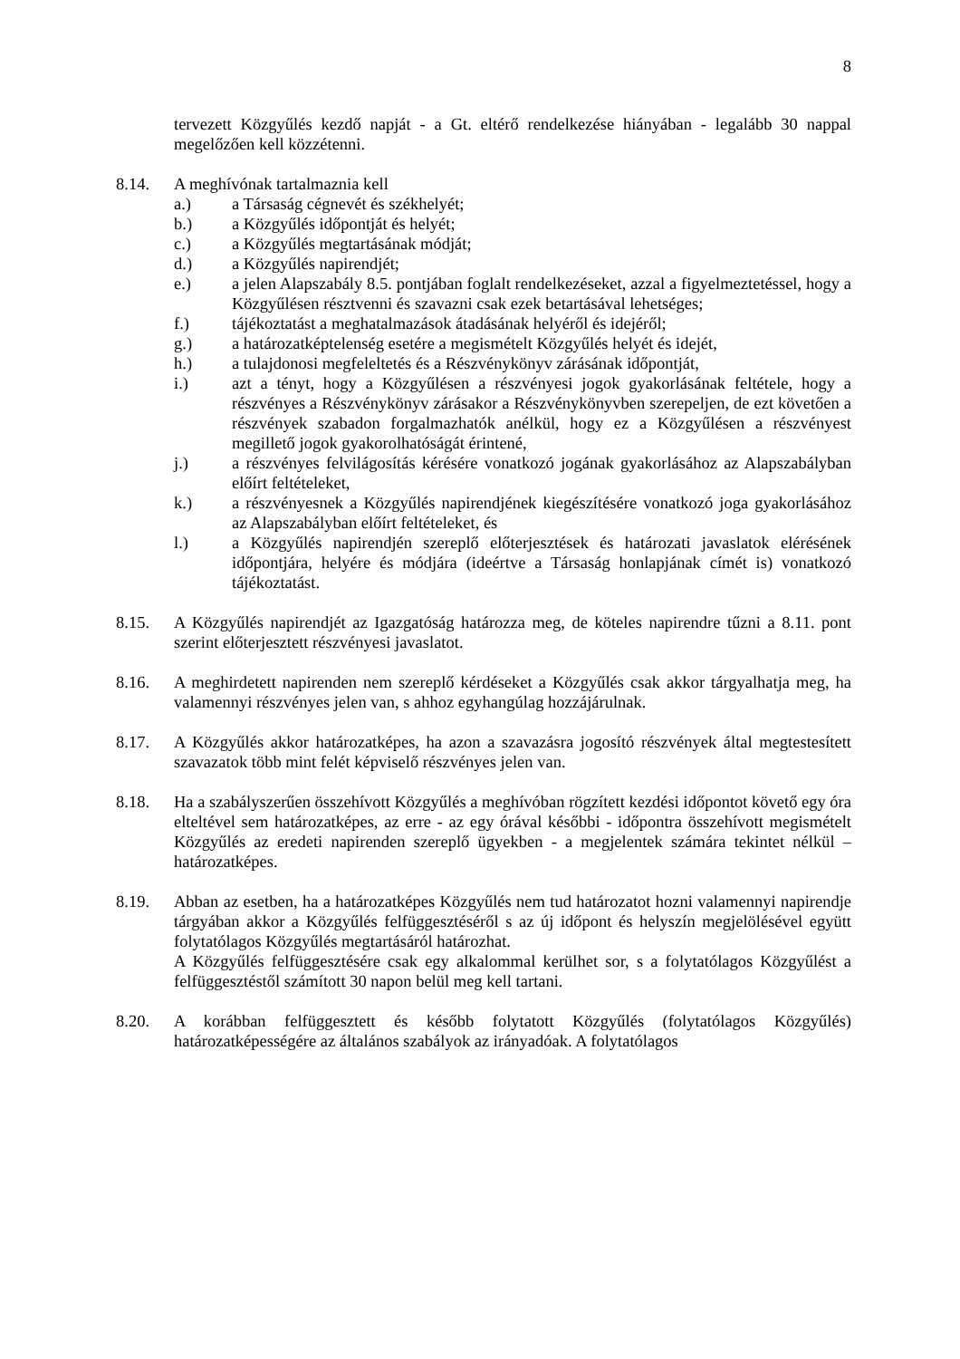8
tervezett Közgyűlés kezdő napját - a Gt. eltérő rendelkezése hiányában - legalább 30 nappal megelőzően kell közzétenni.
8.14. A meghívónak tartalmaznia kell
a.) a Társaság cégnevét és székhelyét;
b.) a Közgyűlés időpontját és helyét;
c.) a Közgyűlés megtartásának módját;
d.) a Közgyűlés napirendjét;
e.) a jelen Alapszabály 8.5. pontjában foglalt rendelkezéseket, azzal a figyelmeztetéssel, hogy a Közgyűlésen résztvenni és szavazni csak ezek betartásával lehetséges;
f.) tájékoztatást a meghatalmazások átadásának helyéről és idejéről;
g.) a határozatképtelenség esetére a megismételt Közgyűlés helyét és idejét,
h.) a tulajdonosi megfeleltetés és a Részvénykönyv zárásának időpontját,
i.) azt a tényt, hogy a Közgyűlésen a részvényesi jogok gyakorlásának feltétele, hogy a részvényes a Részvénykönyv zárásakor a Részvénykönyvben szerepeljen, de ezt követően a részvények szabadon forgalmazhatók anélkül, hogy ez a Közgyűlésen a részvényest megillető jogok gyakorolhatóságát érintené,
j.) a részvényes felvilágosítás kérésére vonatkozó jogának gyakorlásához az Alapszabályban előírt feltételeket,
k.) a részvényesnek a Közgyűlés napirendjének kiegészítésére vonatkozó joga gyakorlásához az Alapszabályban előírt feltételeket, és
l.) a Közgyűlés napirendjén szereplő előterjesztések és határozati javaslatok elérésének időpontjára, helyére és módjára (ideértve a Társaság honlapjának címét is) vonatkozó tájékoztatást.
8.15. A Közgyűlés napirendjét az Igazgatóság határozza meg, de köteles napirendre tűzni a 8.11. pont szerint előterjesztett részvényesi javaslatot.
8.16. A meghirdetett napirenden nem szereplő kérdéseket a Közgyűlés csak akkor tárgyalhatja meg, ha valamennyi részvényes jelen van, s ahhoz egyhangúlag hozzájárulnak.
8.17. A Közgyűlés akkor határozatképes, ha azon a szavazásra jogosító részvények által megtestesített szavazatok több mint felét képviselő részvényes jelen van.
8.18. Ha a szabályszerűen összehívott Közgyűlés a meghívóban rögzített kezdési időpontot követő egy óra elteltével sem határozatképes, az erre - az egy órával későbbi - időpontra összehívott megismételt Közgyűlés az eredeti napirenden szereplő ügyekben - a megjelentek számára tekintet nélkül – határozatképes.
8.19. Abban az esetben, ha a határozatképes Közgyűlés nem tud határozatot hozni valamennyi napirendje tárgyában akkor a Közgyűlés felfüggesztéséről s az új időpont és helyszín megjelölésével együtt folytatólagos Közgyűlés megtartásáról határozhat.
A Közgyűlés felfüggesztésére csak egy alkalommal kerülhet sor, s a folytatólagos Közgyűlést a felfüggesztéstől számított 30 napon belül meg kell tartani.
8.20. A korábban felfüggesztett és később folytatott Közgyűlés (folytatólagos Közgyűlés) határozatképességére az általános szabályok az irányadóak. A folytatólagos